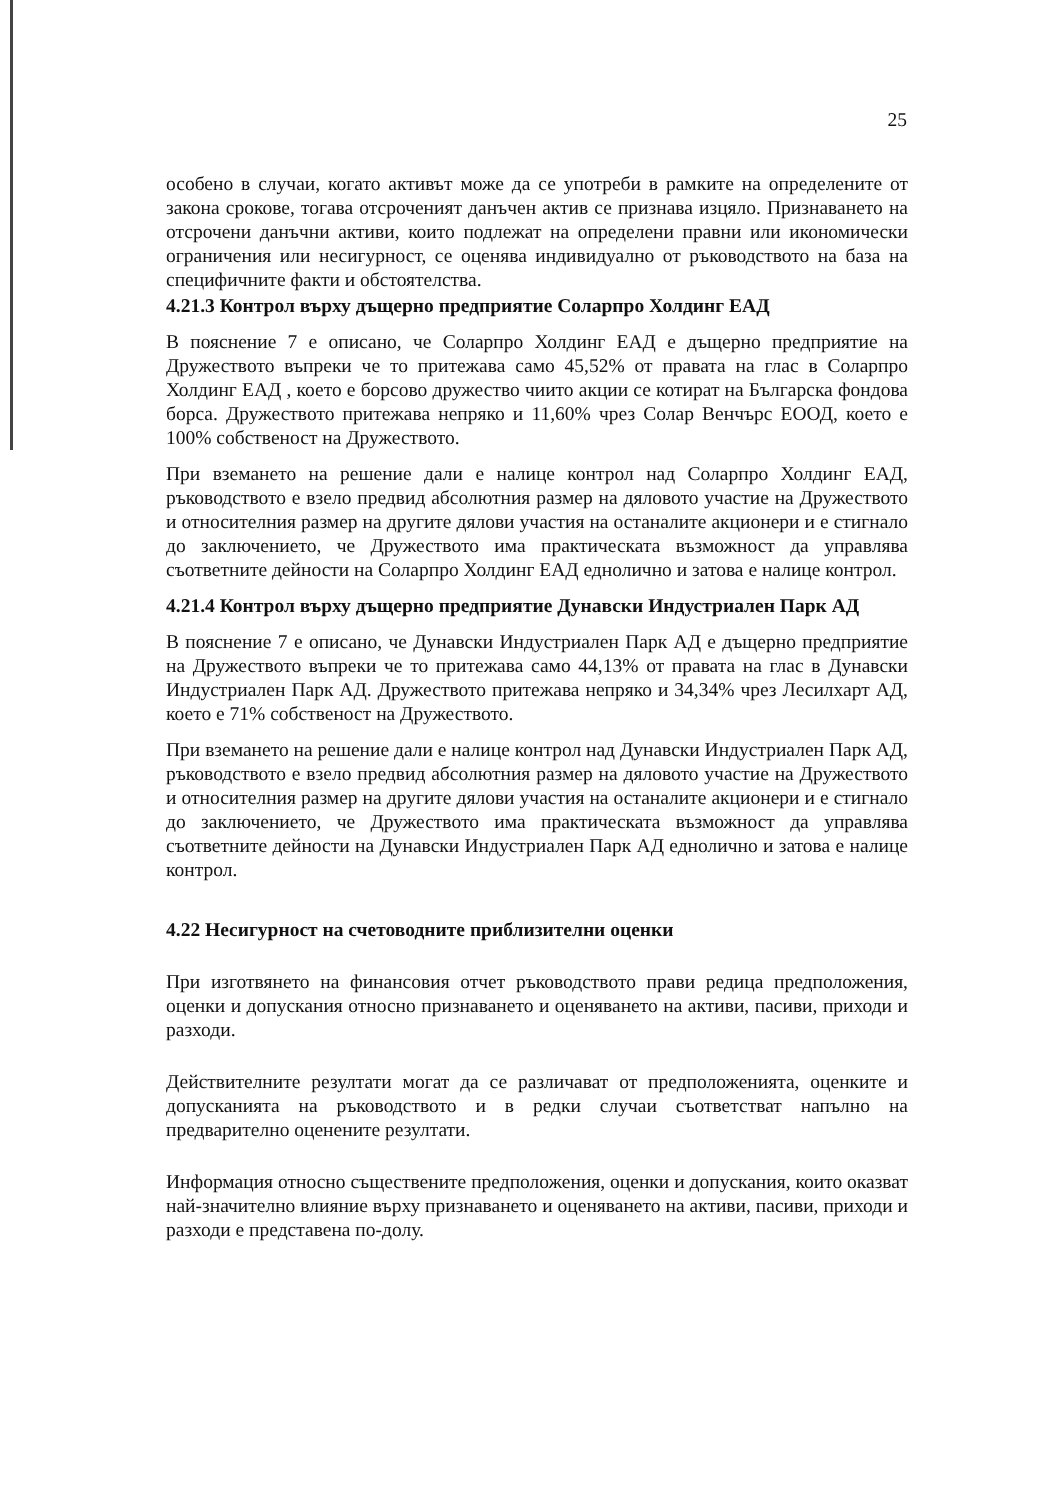25
особено в случаи, когато активът може да се употреби в рамките на определените от закона срокове, тогава отсроченият данъчен актив се признава изцяло. Признаването на отсрочени данъчни активи, които подлежат на определени правни или икономически ограничения или несигурност, се оценява индивидуално от ръководството на база на специфичните факти и обстоятелства.
4.21.3 Контрол върху дъщерно предприятие Соларпро Холдинг ЕАД
В пояснение 7 е описано, че Соларпро Холдинг ЕАД е дъщерно предприятие на Дружеството въпреки че то притежава само 45,52% от правата на глас в Соларпро Холдинг ЕАД , което е борсово дружество чиито акции се котират на Българска фондова борса. Дружеството притежава непряко и 11,60% чрез Солар Венчърс ЕООД, което е 100% собственост на Дружеството.
При вземането на решение дали е налице контрол над Соларпро Холдинг ЕАД, ръководството е взело предвид абсолютния размер на дяловото участие на Дружеството и относителния размер на другите дялови участия на останалите акционери и е стигнало до заключението, че Дружеството има практическата възможност да управлява съответните дейности на Соларпро Холдинг ЕАД еднолично и затова е налице контрол.
4.21.4 Контрол върху дъщерно предприятие Дунавски Индустриален Парк АД
В пояснение 7 е описано, че Дунавски Индустриален Парк АД е дъщерно предприятие на Дружеството въпреки че то притежава само 44,13% от правата на глас в Дунавски Индустриален Парк АД. Дружеството притежава непряко и 34,34% чрез Лесилхарт АД, което е 71% собственост на Дружеството.
При вземането на решение дали е налице контрол над Дунавски Индустриален Парк АД, ръководството е взело предвид абсолютния размер на дяловото участие на Дружеството и относителния размер на другите дялови участия на останалите акционери и е стигнало до заключението, че Дружеството има практическата възможност да управлява съответните дейности на Дунавски Индустриален Парк АД еднолично и затова е налице контрол.
4.22 Несигурност на счетоводните приблизителни оценки
При изготвянето на финансовия отчет ръководството прави редица предположения, оценки и допускания относно признаването и оценяването на активи, пасиви, приходи и разходи.
Действителните резултати могат да се различават от предположенията, оценките и допусканията на ръководството и в редки случаи съответстват напълно на предварително оценените резултати.
Информация относно съществените предположения, оценки и допускания, които оказват най-значително влияние върху признаването и оценяването на активи, пасиви, приходи и разходи е представена по-долу.